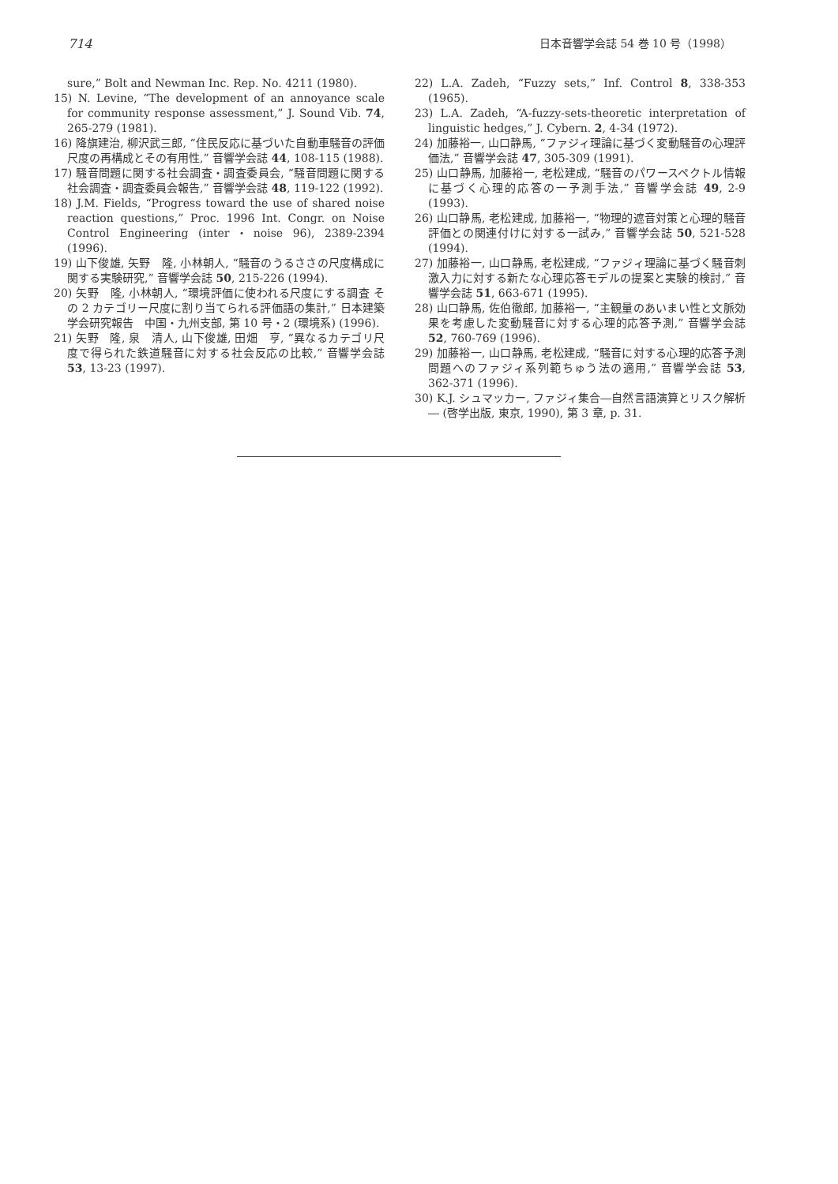714 日本音響学会誌 54 巻 10 号（1998）
sure,” Bolt and Newman Inc. Rep. No. 4211 (1980).
15) N. Levine, “The development of an annoyance scale for community response assessment,” J. Sound Vib. 74, 265-279 (1981).
16) 降旗建治, 柳沢武三郎, “住民反応に基づいた自動車騒音の評価尺度の再構成とその有用性,” 音響学会誌 44, 108-115 (1988).
17) 騒音問題に関する社会調査・調査委員会, “騒音問題に関する社会調査・調査委員会報告,” 音響学会誌 48, 119-122 (1992).
18) J.M. Fields, “Progress toward the use of shared noise reaction questions,” Proc. 1996 Int. Congr. on Noise Control Engineering (inter・noise 96), 2389-2394 (1996).
19) 山下俊雄, 矢野　隆, 小林朝人, “騒音のうるささの尺度構成に関する実験研究,” 音響学会誌 50, 215-226 (1994).
20) 矢野　隆, 小林朝人, “環境評価に使われる尺度にする調査 その 2 カテゴリー尺度に割り当てられる評価語の集計,” 日本建築学会研究報告　中国・九州支部, 第 10 号・2 (環境系) (1996).
21) 矢野　隆, 泉　清人, 山下俊雄, 田畑　亨, “異なるカテゴリ尺度で得られた鉄道騒音に対する社会反応の比較,” 音響学会誌 53, 13-23 (1997).
22) L.A. Zadeh, “Fuzzy sets,” Inf. Control 8, 338-353 (1965).
23) L.A. Zadeh, “A-fuzzy-sets-theoretic interpretation of linguistic hedges,” J. Cybern. 2, 4-34 (1972).
24) 加藤裕一, 山口静馬, “ファジィ理論に基づく変動騒音の心理評価法,” 音響学会誌 47, 305-309 (1991).
25) 山口静馬, 加藤裕一, 老松建成, “騒音のパワースペクトル情報に基づく心理的応答の一予測手法,” 音響学会誌 49, 2-9 (1993).
26) 山口静馬, 老松建成, 加藤裕一, “物理的遮音対策と心理的騒音評価との関連付けに対する一試み,” 音響学会誌 50, 521-528 (1994).
27) 加藤裕一, 山口静馬, 老松建成, “ファジィ理論に基づく騒音刺激入力に対する新たな心理応答モデルの提案と実験的検討,” 音響学会誌 51, 663-671 (1995).
28) 山口静馬, 佐伯徹郎, 加藤裕一, “主観量のあいまい性と文脈効果を考慮した変動騒音に対する心理的応答予測,” 音響学会誌 52, 760-769 (1996).
29) 加藤裕一, 山口静馬, 老松建成, “騒音に対する心理的応答予測問題へのファジィ系列範ちゅう法の適用,” 音響学会誌 53, 362-371 (1996).
30) K.J. シュマッカー, ファジィ集合―自然言語演算とリスク解析― (啓学出版, 東京, 1990), 第 3 章, p. 31.